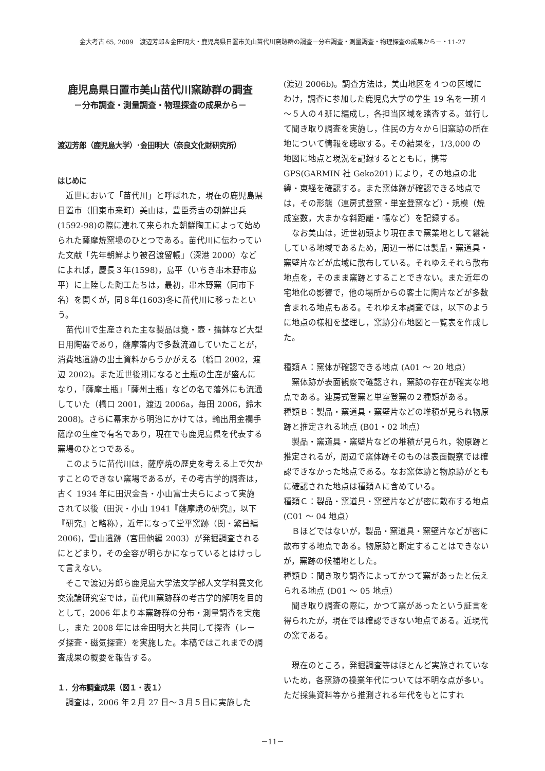金大考古 65, 2009　渡辺芳郎＆金田明大・鹿児島県日置市美山苗代川窯跡群の調査－分布調査・測量調査・物理探査の成果から－・11-27
鹿児島県日置市美山苗代川窯跡群の調査
－分布調査・測量調査・物理探査の成果から－
渡辺芳郎（鹿児島大学）･金田明大（奈良文化財研究所）
はじめに
近世において「苗代川」と呼ばれた，現在の鹿児島県日置市（旧東市来町）美山は，豊臣秀吉の朝鮮出兵(1592-98)の際に連れて来られた朝鮮陶工によって始められた薩摩焼窯場のひとつである。苗代川に伝わっていた文献「先年朝鮮より被召渡留帳」（深港 2000）などによれば，慶長３年(1598)，島平（いちき串木野市島平）に上陸した陶工たちは，最初，串木野窯（同市下名）を開くが，同８年(1603)冬に苗代川に移ったという。
苗代川で生産された主な製品は甕・壺・擂鉢など大型日用陶器であり，薩摩藩内で多数流通していたことが，消費地遺跡の出土資料からうかがえる（橋口 2002，渡辺 2002)。また近世後期になると土瓶の生産が盛んになり，「薩摩土瓶」「薩州土瓶」などの名で藩外にも流通していた（橋口 2001，渡辺 2006a，毎田 2006，鈴木 2008)。さらに幕末から明治にかけては，輸出用金襴手薩摩の生産で有名であり，現在でも鹿児島県を代表する窯場のひとつである。
このように苗代川は，薩摩焼の歴史を考える上で欠かすことのできない窯場であるが，その考古学的調査は，古く 1934 年に田沢金吾・小山富士夫らによって実施されて以後（田沢・小山 1941『薩摩焼の研究』，以下『研究』と略称），近年になって堂平窯跡（関・繁昌編 2006)，雪山遺跡（宮田他編 2003）が発掘調査されるにとどまり，その全容が明らかになっているとはけっして言えない。
そこで渡辺芳郎ら鹿児島大学法文学部人文学科異文化交流論研究室では，苗代川窯跡群の考古学的解明を目的として，2006 年より本窯跡群の分布・測量調査を実施し，また 2008 年には金田明大と共同して探査（レーダ探査・磁気探査）を実施した。本稿ではこれまでの調査成果の概要を報告する。
１．分布調査成果（図１・表１）
調査は，2006 年２月 27 日～３月５日に実施した
(渡辺 2006b)。調査方法は，美山地区を４つの区域にわけ，調査に参加した鹿児島大学の学生 19 名を一班４～５人の４班に編成し，各担当区域を踏査する。並行して聞き取り調査を実施し，住民の方々から旧窯跡の所在地について情報を聴取する。その結果を，1/3,000 の地図に地点と現況を記録するとともに，携帯 GPS(GARMIN 社 Geko201) により，その地点の北緯・東経を確認する。また窯体跡が確認できる地点では，その形態（連房式登窯・単室登窯など）・規模（焼成室数，大まかな斜距離・幅など）を記録する。
なお美山は，近世初頭より現在まで窯業地として継続している地域であるため，周辺一帯には製品・窯道具・窯壁片などが広域に散布している。それゆえそれら散布地点を，そのまま窯跡とすることできない。また近年の宅地化の影響で，他の場所からの客土に陶片などが多数含まれる地点もある。それゆえ本調査では，以下のように地点の様相を整理し，窯跡分布地図と一覧表を作成した。
種類Ａ：窯体が確認できる地点 (A01 ～ 20 地点）
窯体跡が表面観察で確認され，窯跡の存在が確実な地点である。連房式登窯と単室登窯の２種類がある。
種類Ｂ：製品・窯道具・窯壁片などの堆積が見られ物原跡と推定される地点 (B01・02 地点）
製品・窯道具・窯壁片などの堆積が見られ，物原跡と推定されるが，周辺で窯体跡そのものは表面観察では確認できなかった地点である。なお窯体跡と物原跡がともに確認された地点は種類Ａに含めている。
種類Ｃ：製品・窯道具・窯壁片などが密に散布する地点 (C01 ～ 04 地点）
Ｂほどではないが，製品・窯道具・窯壁片などが密に散布する地点である。物原跡と断定することはできないが，窯跡の候補地とした。
種類Ｄ：聞き取り調査によってかつて窯があったと伝えられる地点 (D01 ～ 05 地点）
聞き取り調査の際に，かつて窯があったという証言を得られたが，現在では確認できない地点である。近現代の窯である。
現在のところ，発掘調査等はほとんど実施されていないため，各窯跡の操業年代については不明な点が多い。ただ採集資料等から推測される年代をもとにすれ
－11－